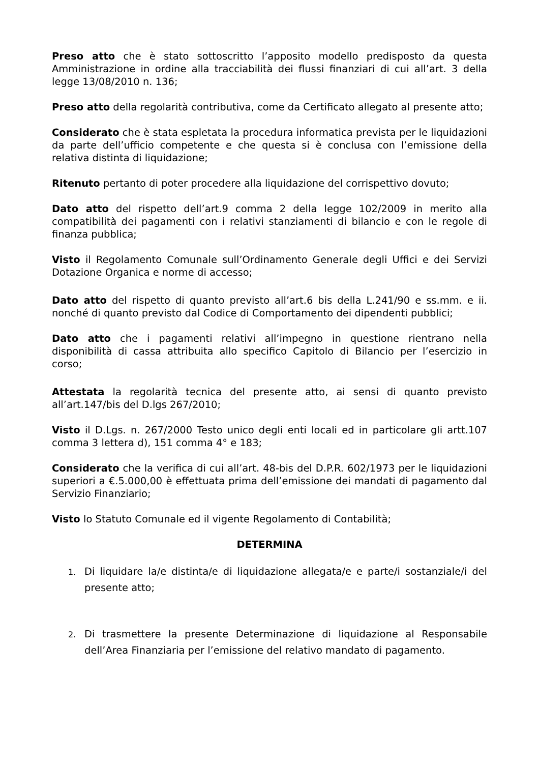Preso atto che è stato sottoscritto l’apposito modello predisposto da questa Amministrazione in ordine alla tracciabilità dei flussi finanziari di cui all’art. 3 della legge 13/08/2010 n. 136;
Preso atto della regolarità contributiva, come da Certificato allegato al presente atto;
Considerato che è stata espletata la procedura informatica prevista per le liquidazioni da parte dell’ufficio competente e che questa si è conclusa con l’emissione della relativa distinta di liquidazione;
Ritenuto pertanto di poter procedere alla liquidazione del corrispettivo dovuto;
Dato atto del rispetto dell’art.9 comma 2 della legge 102/2009 in merito alla compatibilità dei pagamenti con i relativi stanziamenti di bilancio e con le regole di finanza pubblica;
Visto il Regolamento Comunale sull’Ordinamento Generale degli Uffici e dei Servizi Dotazione Organica e norme di accesso;
Dato atto del rispetto di quanto previsto all’art.6 bis della L.241/90 e ss.mm. e ii. nonché di quanto previsto dal Codice di Comportamento dei dipendenti pubblici;
Dato atto che i pagamenti relativi all’impegno in questione rientrano nella disponibilità di cassa attribuita allo specifico Capitolo di Bilancio per l’esercizio in corso;
Attestata la regolarità tecnica del presente atto, ai sensi di quanto previsto all’art.147/bis del D.lgs 267/2010;
Visto il D.Lgs. n. 267/2000 Testo unico degli enti locali ed in particolare gli artt.107 comma 3 lettera d), 151 comma 4° e 183;
Considerato che la verifica di cui all’art. 48-bis del D.P.R. 602/1973 per le liquidazioni superiori a €.5.000,00 è effettuata prima dell’emissione dei mandati di pagamento dal Servizio Finanziario;
Visto lo Statuto Comunale ed il vigente Regolamento di Contabilità;
DETERMINA
1. Di liquidare la/e distinta/e di liquidazione allegata/e e parte/i sostanziale/i del presente atto;
2. Di trasmettere la presente Determinazione di liquidazione al Responsabile dell’Area Finanziaria per l’emissione del relativo mandato di pagamento.